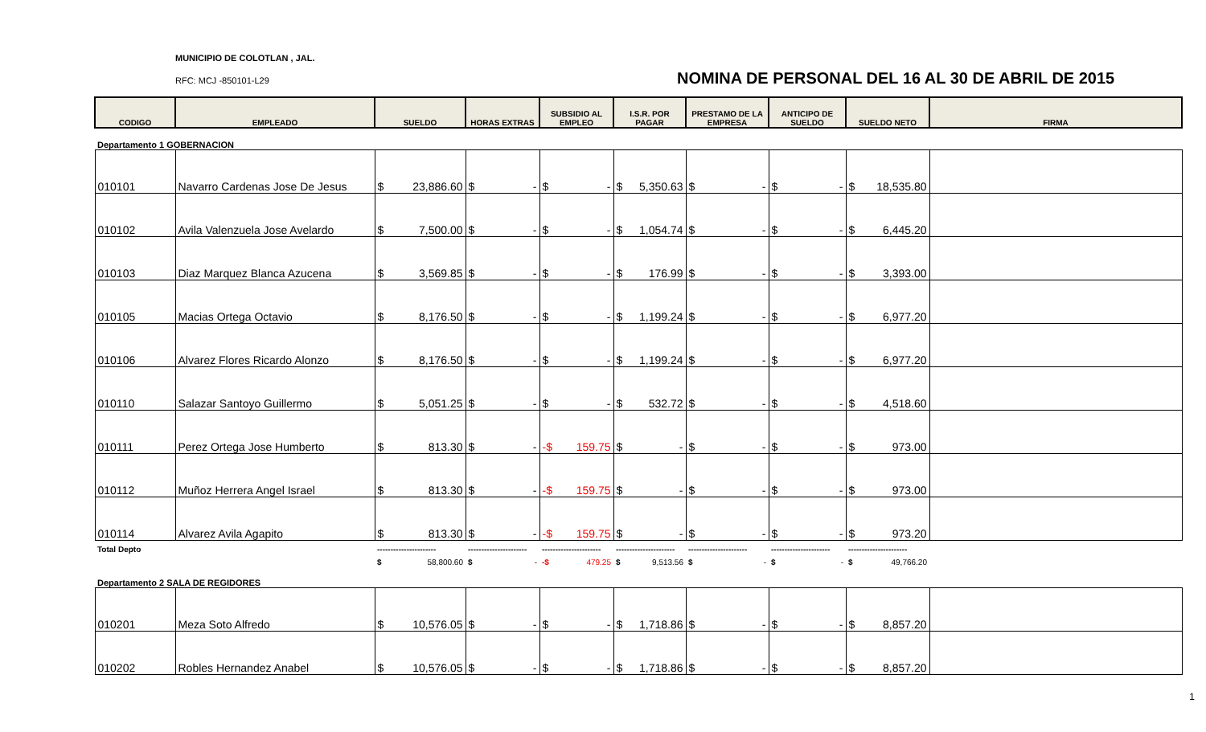MUNICIPIO DE COLOTLAN , JAL.
RFC: MCJ -850101-L29
NOMINA DE PERSONAL DEL 16 AL 30 DE ABRIL DE 2015
| CODIGO | EMPLEADO | SUELDO | HORAS EXTRAS | SUBSIDIO AL EMPLEO | I.S.R. POR PAGAR | PRESTAMO DE LA EMPRESA | ANTICIPO DE SUELDO | SUELDO NETO | FIRMA |
| --- | --- | --- | --- | --- | --- | --- | --- | --- | --- |
| Departamento 1 GOBERNACION | | | | | | | | | |
| 010101 | Navarro Cardenas Jose De Jesus | $ 23,886.60 | $ - | $ - | $ 5,350.63 | $ - | $ - | $ 18,535.80 | |
| 010102 | Avila Valenzuela Jose Avelardo | $ 7,500.00 | $ - | $ - | $ 1,054.74 | $ - | $ - | $ 6,445.20 | |
| 010103 | Diaz Marquez Blanca Azucena | $ 3,569.85 | $ - | $ - | $ 176.99 | $ - | $ - | $ 3,393.00 | |
| 010105 | Macias Ortega Octavio | $ 8,176.50 | $ - | $ - | $ 1,199.24 | $ - | $ - | $ 6,977.20 | |
| 010106 | Alvarez Flores Ricardo Alonzo | $ 8,176.50 | $ - | $ - | $ 1,199.24 | $ - | $ - | $ 6,977.20 | |
| 010110 | Salazar Santoyo Guillermo | $ 5,051.25 | $ - | $ - | $ 532.72 | $ - | $ - | $ 4,518.60 | |
| 010111 | Perez Ortega Jose Humberto | $ 813.30 | $ - | -$ 159.75 | $ - | $ - | $ - | $ 973.00 | |
| 010112 | Muñoz Herrera Angel Israel | $ 813.30 | $ - | -$ 159.75 | $ - | $ - | $ - | $ 973.00 | |
| 010114 | Alvarez Avila Agapito | $ 813.30 | $ - | -$ 159.75 | $ - | $ - | $ - | $ 973.20 | |
| Total Depto | | ---------------------- | ---------------------- | ---------------------- | ---------------------- | ---------------------- | ---------------------- | ---------------------- | |
| | | $ 58,800.60 | $ - | -$ 479.25 | $ 9,513.56 | $ - | $ - | $ 49,766.20 | |
| Departamento 2 SALA DE REGIDORES | | | | | | | | | |
| 010201 | Meza Soto Alfredo | $ 10,576.05 | $ - | $ - | $ 1,718.86 | $ - | $ - | $ 8,857.20 | |
| 010202 | Robles Hernandez Anabel | $ 10,576.05 | $ - | $ - | $ 1,718.86 | $ - | $ - | $ 8,857.20 | |
1